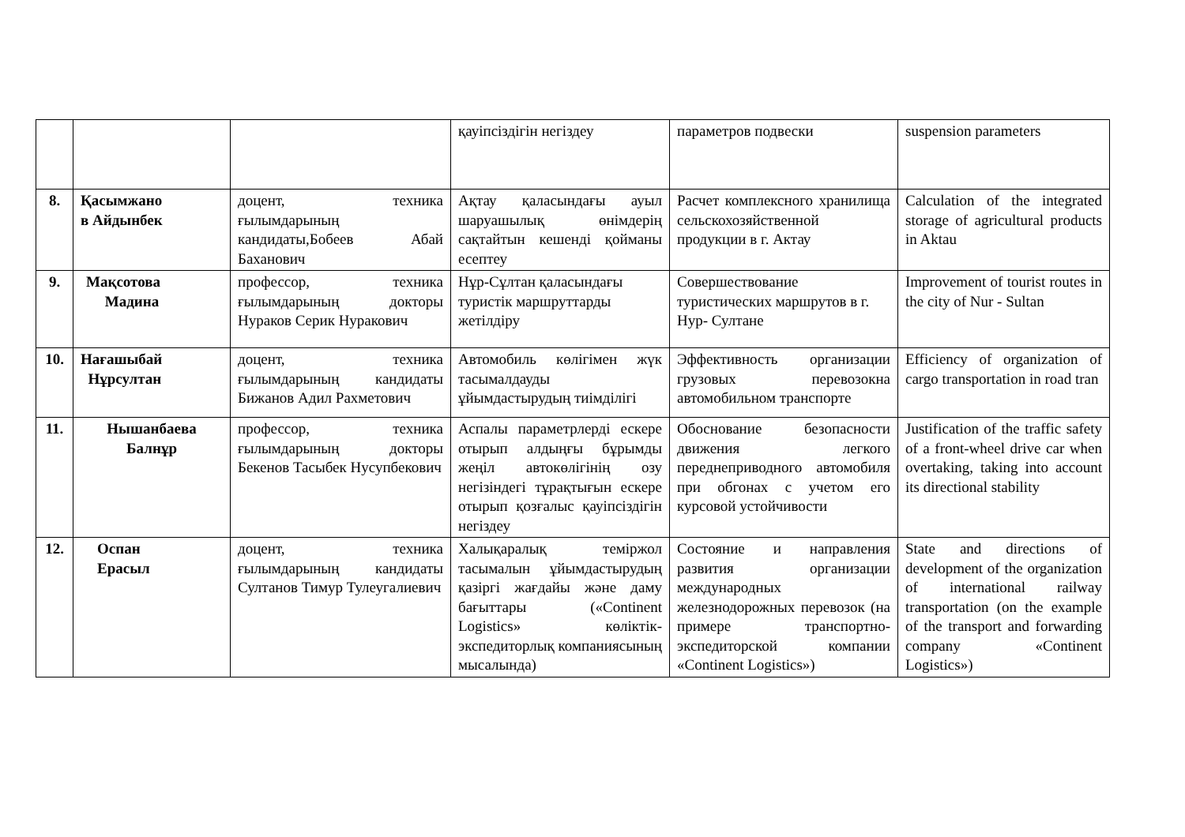| | | | қауіпсіздігін негіздеу | параметров подвески | suspension parameters |
| 8. | Қасымжано в Айдынбек | доцент, техника ғылымдарының кандидаты,Бобеев Абай Баханович | Ақтау қаласындағы ауыл шаруашылық өнімдерің сақтайтын кешенді қойманы есептеу | Расчет комплексного хранилища сельскохозяйственной продукции в г. Актау | Calculation of the integrated storage of agricultural products in Aktau |
| 9. | Мақсотова Мадина | профессор, техника ғылымдарының докторы Нураков Серик Нуракович | Нұр-Сұлтан қаласындағы туристік маршруттарды жетілдіру | Совершествование туристических маршрутов в г. Нур- Султане | Improvement of tourist routes in the city of Nur - Sultan |
| 10. | Нағашыбай Нұрсултан | доцент, техника ғылымдарының кандидаты Бижанов Адил Рахметович | Автомобиль көлігімен жүк тасымалдауды ұйымдастырудың тиімділігі | Эффективность организации грузовых перевозокна автомобильном транспорте | Efficiency of organization of cargo transportation in road tran |
| 11. | Нышанбаева Балнұр | профессор, техника ғылымдарының докторы Бекенов Тасыбек Нусупбекович | Аспалы параметрлерді ескере отырып алдыңғы бұрымды жеңіл автокөлігінің озу негізіндегі тұрақтығын ескере отырып қозғалыс қауіпсіздігін негіздеу | Обоснование безопасности движения легкого переднеприводного автомобиля при обгонах с учетом его курсовой устойчивости | Justification of the traffic safety of a front-wheel drive car when overtaking, taking into account its directional stability |
| 12. | Оспан Ерасыл | доцент, техника ғылымдарының кандидаты Султанов Тимур Тулеугалиевич | Халықаралық теміржол тасымалын ұйымдастырудың қазіргі жағдайы және даму бағыттары («Continent Logistics» көліктік-экспедиторлық компаниясының мысалында) | Состояние и направления развития организации международных железнодорожных перевозок (на примере транспортно-экспедиторской компании «Continent Logistics») | State and directions of development of the organization of international railway transportation (on the example of the transport and forwarding company «Continent Logistics») |